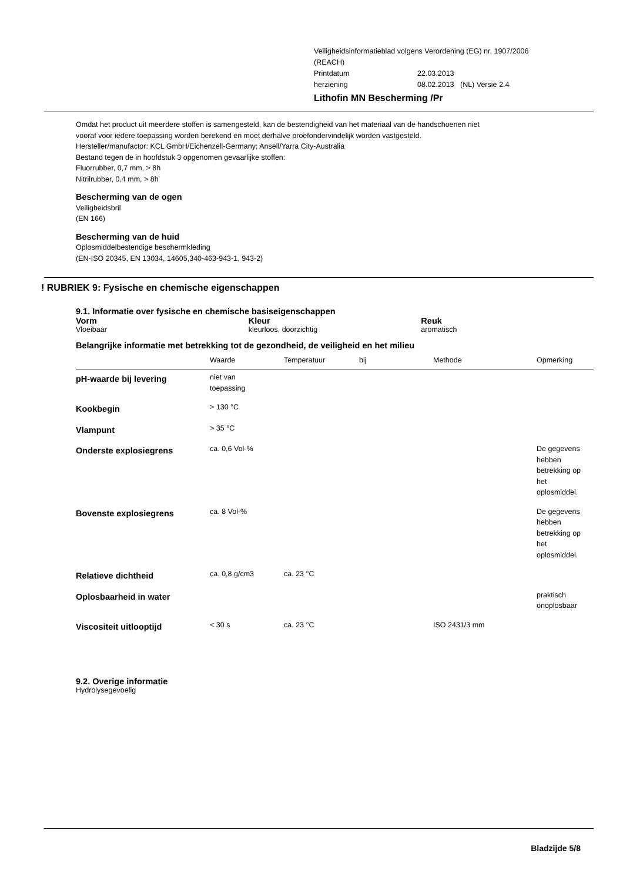Veiligheidsinformatieblad volgens Verordening (EG) nr. 1907/2006
(REACH)
Printdatum 22.03.2013
herziening 08.02.2013 (NL) Versie 2.4
Lithofin MN Bescherming /Pr
Omdat het product uit meerdere stoffen is samengesteld, kan de bestendigheid van het materiaal van de handschoenen niet
vooraf voor iedere toepassing worden berekend en moet derhalve proefondervindelijk worden vastgesteld.
Hersteller/manufactor: KCL GmbH/Eichenzell-Germany; Ansell/Yarra City-Australia
Bestand tegen de in hoofdstuk 3 opgenomen gevaarlijke stoffen:
Fluorrubber, 0,7 mm, > 8h
Nitrilrubber, 0,4 mm, > 8h
Bescherming van de ogen
Veiligheidsbril
(EN 166)
Bescherming van de huid
Oplosmiddelbestendige beschermkleding
(EN-ISO 20345, EN 13034, 14605,340-463-943-1, 943-2)
! RUBRIEK 9: Fysische en chemische eigenschappen
9.1. Informatie over fysische en chemische basiseigenschappen
Vorm Kleur Reuk
Vloeibaar kleurloos, doorzichtig aromatisch
Belangrijke informatie met betrekking tot de gezondheid, de veiligheid en het milieu
| | Waarde | Temperatuur | bij | Methode | Opmerking |
| --- | --- | --- | --- | --- | --- |
| pH-waarde bij levering | niet van toepassing | | | | |
| Kookbegin | > 130 °C | | | | |
| Vlampunt | > 35 °C | | | | |
| Onderste explosiegrens | ca. 0,6 Vol-% | | | | De gegevens hebben betrekking op het oplosmiddel. |
| Bovenste explosiegrens | ca. 8 Vol-% | | | | De gegevens hebben betrekking op het oplosmiddel. |
| Relatieve dichtheid | ca. 0,8 g/cm3 | ca. 23 °C | | | |
| Oplosbaarheid in water | | | | | praktisch onoplosbaar |
| Viscositeit uitlooptijd | < 30 s | ca. 23 °C | | ISO 2431/3 mm | |
9.2. Overige informatie
Hydrolysegevoelig
Bladzijde 5/8